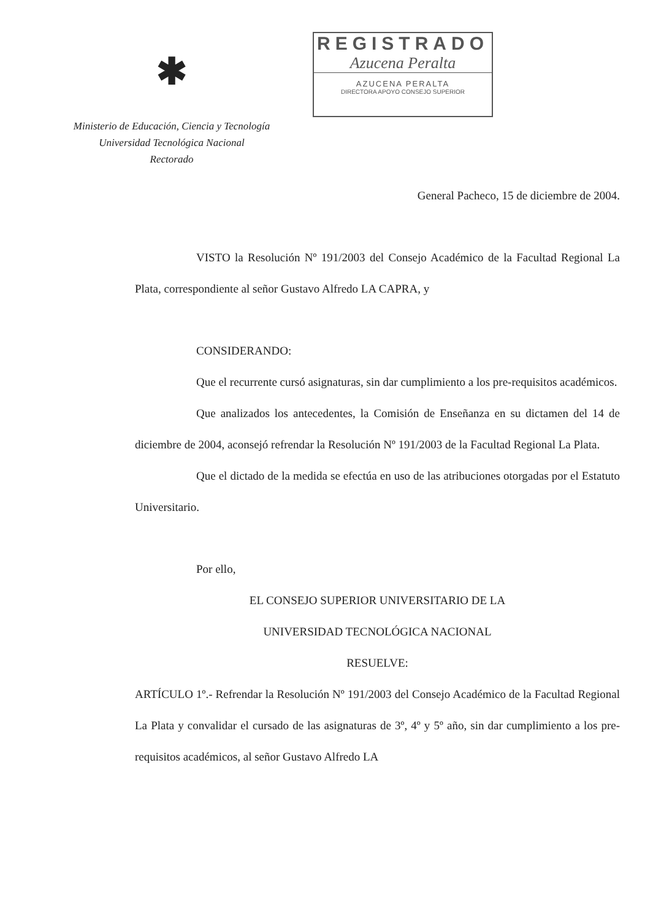✱
Ministerio de Educación, Ciencia y Tecnología
Universidad Tecnológica Nacional
Rectorado
REGISTRADO
Azucena Peralta
AZUCENA PERALTA
DIRECTORA APOYO CONSEJO SUPERIOR
General Pacheco, 15 de diciembre de 2004.
VISTO la Resolución Nº 191/2003 del Consejo Académico de la Facultad Regional La Plata, correspondiente al señor Gustavo Alfredo LA CAPRA, y
CONSIDERANDO:
Que el recurrente cursó asignaturas, sin dar cumplimiento a los pre-requisitos académicos.
Que analizados los antecedentes, la Comisión de Enseñanza en su dictamen del 14 de diciembre de 2004, aconsejó refrendar la Resolución Nº 191/2003 de la Facultad Regional La Plata.
Que el dictado de la medida se efectúa en uso de las atribuciones otorgadas por el Estatuto Universitario.
Por ello,
EL CONSEJO SUPERIOR UNIVERSITARIO DE LA
UNIVERSIDAD TECNOLÓGICA NACIONAL
RESUELVE:
ARTÍCULO 1º.- Refrendar la Resolución Nº 191/2003 del Consejo Académico de la Facultad Regional La Plata y convalidar el cursado de las asignaturas de 3º, 4º y 5º año, sin dar cumplimiento a los pre-requisitos académicos, al señor Gustavo Alfredo LA